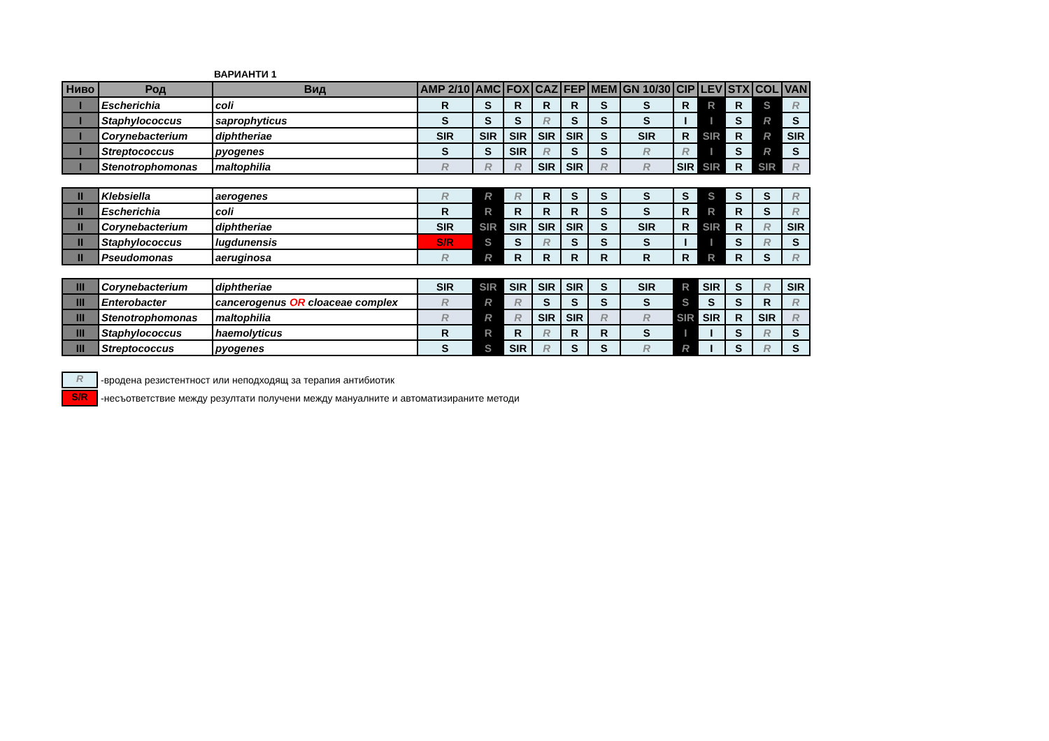ВАРИАНТИ 1
| Ниво | Род | Вид | AMP 2/10 | AMC | FOX | CAZ | FEP | MEM | GN 10/30 | CIP | LEV | STX | COL | VAN |
| --- | --- | --- | --- | --- | --- | --- | --- | --- | --- | --- | --- | --- | --- | --- |
| I | Escherichia | coli | R | S | R | R | R | S | S | R | R | R | S | R |
| I | Staphylococcus | saprophyticus | S | S | S | R | S | S | S | I | I | S | R | S |
| I | Corynebacterium | diphtheriae | SIR | SIR | SIR | SIR | SIR | S | SIR | R | SIR | R | R | SIR |
| I | Streptococcus | pyogenes | S | S | SIR | R | S | S | R | R | I | S | R | S |
| I | Stenotrophomonas | maltophilia | R | R | R | SIR | SIR | R | R | SIR | SIR | R | SIR | R |
| II | Klebsiella | aerogenes | R | R | R | R | S | S | S | S | S | S | S | R |
| II | Escherichia | coli | R | R | R | R | R | S | S | R | R | R | S | R |
| II | Corynebacterium | diphtheriae | SIR | SIR | SIR | SIR | SIR | S | SIR | R | SIR | R | R | SIR |
| II | Staphylococcus | lugdunensis | S/R | S | S | R | S | S | S | I | I | S | R | S |
| II | Pseudomonas | aeruginosa | R | R | R | R | R | R | R | R | R | R | S | R |
| III | Corynebacterium | diphtheriae | SIR | SIR | SIR | SIR | SIR | S | SIR | R | SIR | S | R | SIR |
| III | Enterobacter | cancerogenus OR cloaceae complex | R | R | R | S | S | S | S | S | S | S | R | R |
| III | Stenotrophomonas | maltophilia | R | R | R | SIR | SIR | R | R | SIR | SIR | R | SIR | R |
| III | Staphylococcus | haemolyticus | R | R | R | R | R | R | S | I | I | S | R | S |
| III | Streptococcus | pyogenes | S | S | SIR | R | S | S | R | R | I | S | R | S |
R -вродена резистентност или неподходящ за терапия антибиотик
S/R -несъответствие между резултати получени между мануалните и автоматизираните методи